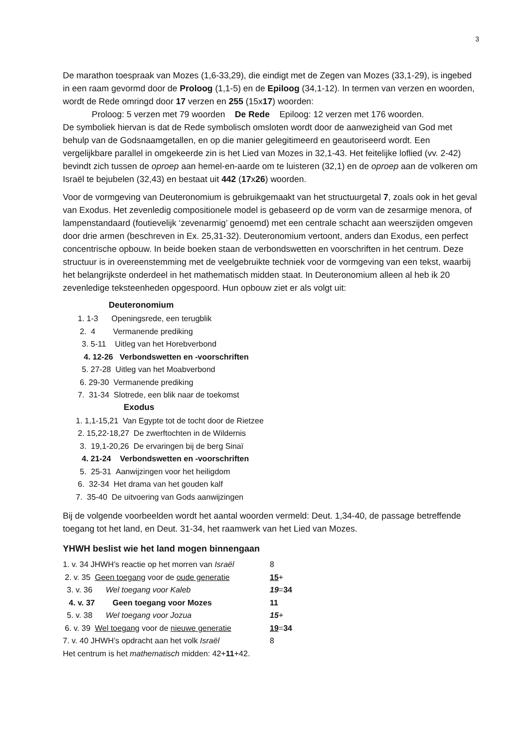3
De marathon toespraak van Mozes (1,6-33,29), die eindigt met de Zegen van Mozes (33,1-29), is ingebed in een raam gevormd door de Proloog (1,1-5) en de Epiloog (34,1-12). In termen van verzen en woorden, wordt de Rede omringd door 17 verzen en 255 (15x17) woorden:
Proloog: 5 verzen met 79 woorden De Rede Epiloog: 12 verzen met 176 woorden.
De symboliek hiervan is dat de Rede symbolisch omsloten wordt door de aanwezigheid van God met behulp van de Godsnaamgetallen, en op die manier gelegitimeerd en geautoriseerd wordt. Een vergelijkbare parallel in omgekeerde zin is het Lied van Mozes in 32,1-43. Het feitelijke loflied (vv. 2-42) bevindt zich tussen de oproep aan hemel-en-aarde om te luisteren (32,1) en de oproep aan de volkeren om Israël te bejubelen (32,43) en bestaat uit 442 (17x26) woorden.
Voor de vormgeving van Deuteronomium is gebruikgemaakt van het structuurgetal 7, zoals ook in het geval van Exodus. Het zevenledig compositionele model is gebaseerd op de vorm van de zesarmige menora, of lampenstandaard (foutievelijk ‘zevenarmig’ genoemd) met een centrale schacht aan weerszijden omgeven door drie armen (beschreven in Ex. 25,31-32). Deuteronomium vertoont, anders dan Exodus, een perfect concentrische opbouw. In beide boeken staan de verbondswetten en voorschriften in het centrum. Deze structuur is in overeenstemming met de veelgebruikte techniek voor de vormgeving van een tekst, waarbij het belangrijkste onderdeel in het mathematisch midden staat. In Deuteronomium alleen al heb ik 20 zevenledige teksteenheden opgespoord. Hun opbouw ziet er als volgt uit:
Deuteronomium
1. 1-3 Openingsrede, een terugblik
2. 4 Vermanende prediking
3. 5-11 Uitleg van het Horebverbond
4. 12-26 Verbondswetten en -voorschriften
5. 27-28 Uitleg van het Moabverbond
6. 29-30 Vermanende prediking
7. 31-34 Slotrede, een blik naar de toekomst
Exodus
1. 1,1-15,21 Van Egypte tot de tocht door de Rietzee
2. 15,22-18,27 De zwerftochten in de Wildernis
3. 19,1-20,26 De ervaringen bij de berg Sinaï
4. 21-24 Verbondswetten en -voorschriften
5. 25-31 Aanwijzingen voor het heiligdom
6. 32-34 Het drama van het gouden kalf
7. 35-40 De uitvoering van Gods aanwijzingen
Bij de volgende voorbeelden wordt het aantal woorden vermeld: Deut. 1,34-40, de passage betreffende toegang tot het land, en Deut. 31-34, het raamwerk van het Lied van Mozes.
YHWH beslist wie het land mogen binnengaan
1. v. 34 JHWH’s reactie op het morren van Israël 8
2. v. 35 Geen toegang voor de oude generatie 15+
3. v. 36 Wel toegang voor Kaleb 19=34
4. v. 37 Geen toegang voor Mozes 11
5. v. 38 Wel toegang voor Jozua 15+
6. v. 39 Wel toegang voor de nieuwe generatie 19=34
7. v. 40 JHWH’s opdracht aan het volk Israël 8
Het centrum is het mathematisch midden: 42+11+42.